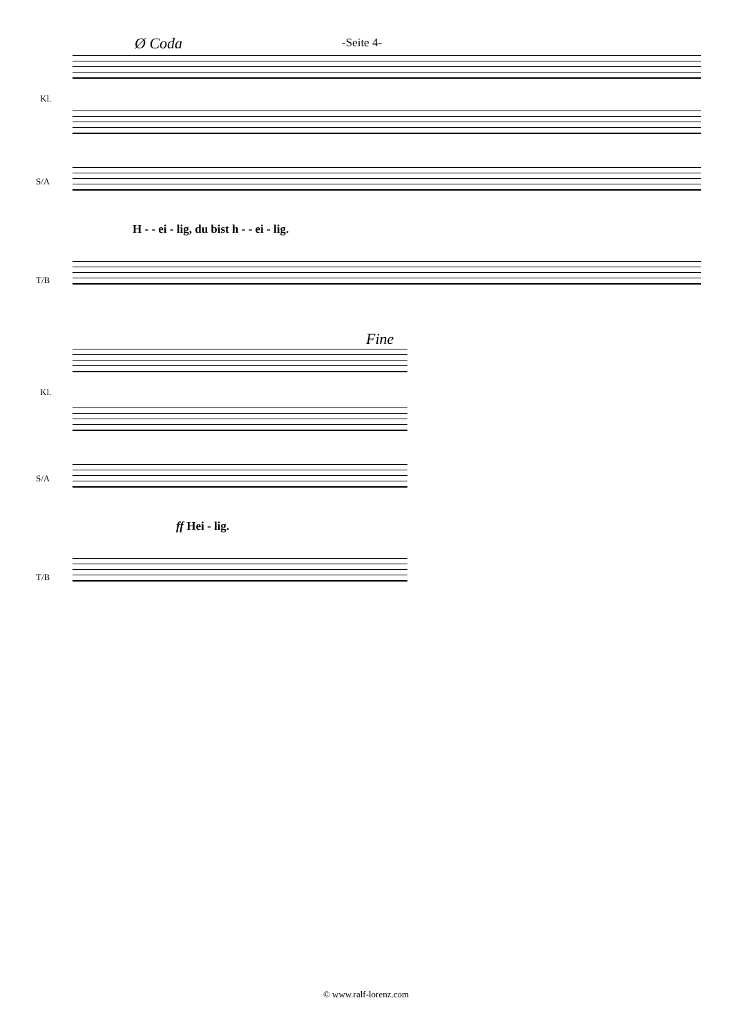Ø Coda -Seite 4-
Kl.
S/A
T/B
H - - ei - lig, du bist h - - ei - lig.
Fine
Kl.
S/A
T/B
ff Hei - lig.
© www.ralf-lorenz.com